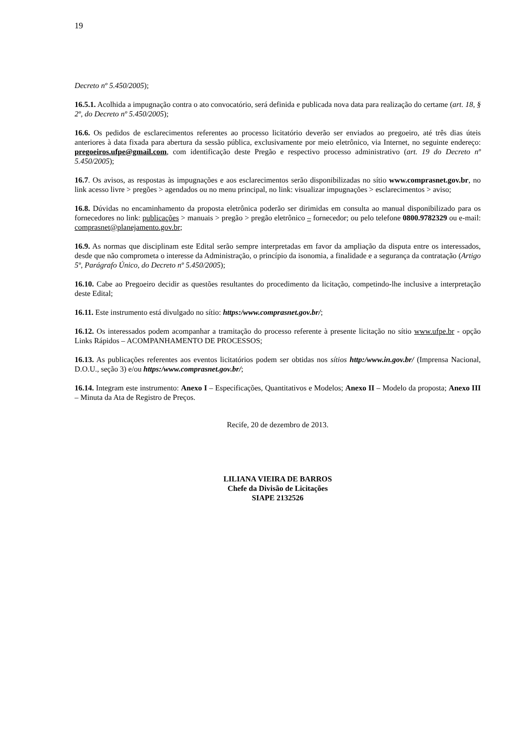19
Decreto nº 5.450/2005);
16.5.1. Acolhida a impugnação contra o ato convocatório, será definida e publicada nova data para realização do certame (art. 18, § 2º, do Decreto nº 5.450/2005);
16.6. Os pedidos de esclarecimentos referentes ao processo licitatório deverão ser enviados ao pregoeiro, até três dias úteis anteriores à data fixada para abertura da sessão pública, exclusivamente por meio eletrônico, via Internet, no seguinte endereço: pregoeiros.ufpe@gmail.com, com identificação deste Pregão e respectivo processo administrativo (art. 19 do Decreto nº 5.450/2005);
16.7. Os avisos, as respostas às impugnações e aos esclarecimentos serão disponibilizadas no sítio www.comprasnet.gov.br, no link acesso livre > pregões > agendados ou no menu principal, no link: visualizar impugnações > esclarecimentos > aviso;
16.8. Dúvidas no encaminhamento da proposta eletrônica poderão ser dirimidas em consulta ao manual disponibilizado para os fornecedores no link: publicações > manuais > pregão > pregão eletrônico – fornecedor; ou pelo telefone 0800.9782329 ou e-mail: comprasnet@planejamento.gov.br;
16.9. As normas que disciplinam este Edital serão sempre interpretadas em favor da ampliação da disputa entre os interessados, desde que não comprometa o interesse da Administração, o princípio da isonomia, a finalidade e a segurança da contratação (Artigo 5º, Parágrafo Único, do Decreto nº 5.450/2005);
16.10. Cabe ao Pregoeiro decidir as questões resultantes do procedimento da licitação, competindo-lhe inclusive a interpretação deste Edital;
16.11. Este instrumento está divulgado no sítio: https:/www.comprasnet.gov.br/;
16.12. Os interessados podem acompanhar a tramitação do processo referente à presente licitação no sítio www.ufpe.br - opção Links Rápidos – ACOMPANHAMENTO DE PROCESSOS;
16.13. As publicações referentes aos eventos licitatórios podem ser obtidas nos sítios http:/www.in.gov.br/ (Imprensa Nacional, D.O.U., seção 3) e/ou https:/www.comprasnet.gov.br/;
16.14. Integram este instrumento: Anexo I – Especificações, Quantitativos e Modelos; Anexo II – Modelo da proposta; Anexo III – Minuta da Ata de Registro de Preços.
Recife, 20 de dezembro de 2013.
LILIANA VIEIRA DE BARROS
Chefe da Divisão de Licitações
SIAPE 2132526